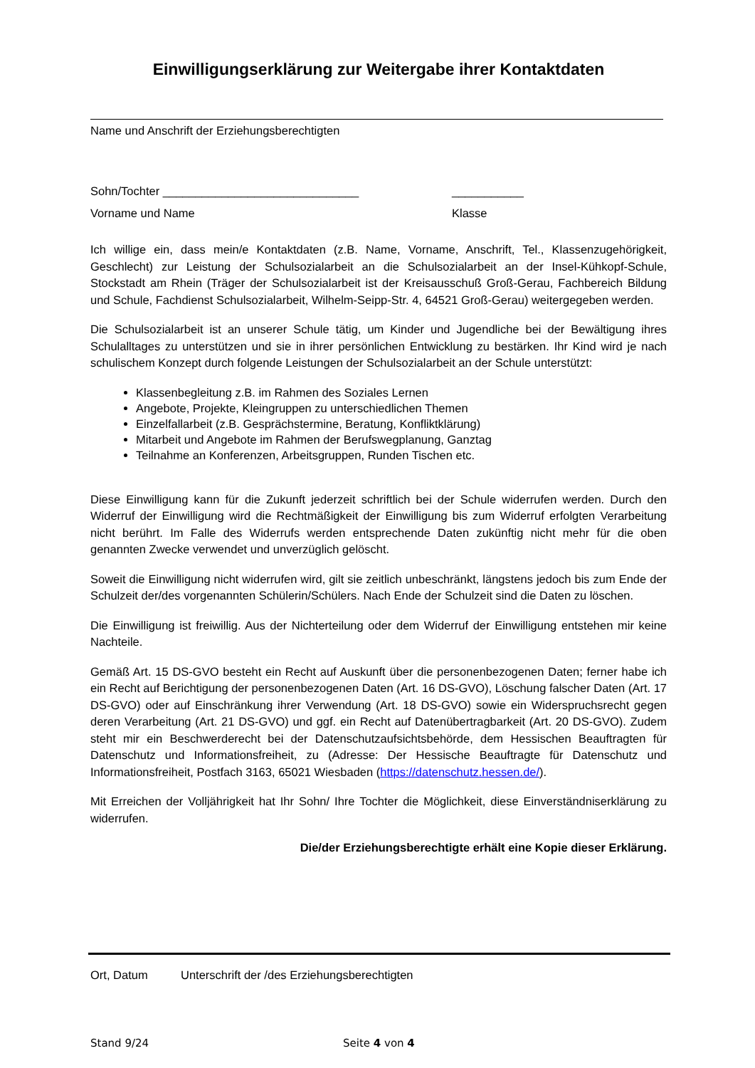Einwilligungserklärung zur Weitergabe ihrer Kontaktdaten
Name und Anschrift der Erziehungsberechtigten
Sohn/Tochter ______________________________ ___________
Vorname und Name Klasse
Ich willige ein, dass mein/e Kontaktdaten (z.B. Name, Vorname, Anschrift, Tel., Klassenzugehörigkeit, Geschlecht) zur Leistung der Schulsozialarbeit an die Schulsozialarbeit an der Insel-Kühkopf-Schule, Stockstadt am Rhein (Träger der Schulsozialarbeit ist der Kreisausschuß Groß-Gerau, Fachbereich Bildung und Schule, Fachdienst Schulsozialarbeit, Wilhelm-Seipp-Str. 4, 64521 Groß-Gerau) weitergegeben werden.
Die Schulsozialarbeit ist an unserer Schule tätig, um Kinder und Jugendliche bei der Bewältigung ihres Schulalltages zu unterstützen und sie in ihrer persönlichen Entwicklung zu bestärken. Ihr Kind wird je nach schulischem Konzept durch folgende Leistungen der Schulsozialarbeit an der Schule unterstützt:
Klassenbegleitung z.B. im Rahmen des Soziales Lernen
Angebote, Projekte, Kleingruppen zu unterschiedlichen Themen
Einzelfallarbeit (z.B. Gesprächstermine, Beratung, Konfliktklärung)
Mitarbeit und Angebote im Rahmen der Berufswegplanung, Ganztag
Teilnahme an Konferenzen, Arbeitsgruppen, Runden Tischen etc.
Diese Einwilligung kann für die Zukunft jederzeit schriftlich bei der Schule widerrufen werden. Durch den Widerruf der Einwilligung wird die Rechtmäßigkeit der Einwilligung bis zum Widerruf erfolgten Verarbeitung nicht berührt. Im Falle des Widerrufs werden entsprechende Daten zukünftig nicht mehr für die oben genannten Zwecke verwendet und unverzüglich gelöscht.
Soweit die Einwilligung nicht widerrufen wird, gilt sie zeitlich unbeschränkt, längstens jedoch bis zum Ende der Schulzeit der/des vorgenannten Schülerin/Schülers. Nach Ende der Schulzeit sind die Daten zu löschen.
Die Einwilligung ist freiwillig. Aus der Nichterteilung oder dem Widerruf der Einwilligung entstehen mir keine Nachteile.
Gemäß Art. 15 DS-GVO besteht ein Recht auf Auskunft über die personenbezogenen Daten; ferner habe ich ein Recht auf Berichtigung der personenbezogenen Daten (Art. 16 DS-GVO), Löschung falscher Daten (Art. 17 DS-GVO) oder auf Einschränkung ihrer Verwendung (Art. 18 DS-GVO) sowie ein Widerspruchsrecht gegen deren Verarbeitung (Art. 21 DS-GVO) und ggf. ein Recht auf Datenübertragbarkeit (Art. 20 DS-GVO). Zudem steht mir ein Beschwerderecht bei der Datenschutzaufsichtsbehörde, dem Hessischen Beauftragten für Datenschutz und Informationsfreiheit, zu (Adresse: Der Hessische Beauftragte für Datenschutz und Informationsfreiheit, Postfach 3163, 65021 Wiesbaden (https://datenschutz.hessen.de/).
Mit Erreichen der Volljährigkeit hat Ihr Sohn/ Ihre Tochter die Möglichkeit, diese Einverständniserklärung zu widerrufen.
Die/der Erziehungsberechtigte erhält eine Kopie dieser Erklärung.
Ort, Datum Unterschrift der /des Erziehungsberechtigten
Stand 9/24 Seite 4 von 4